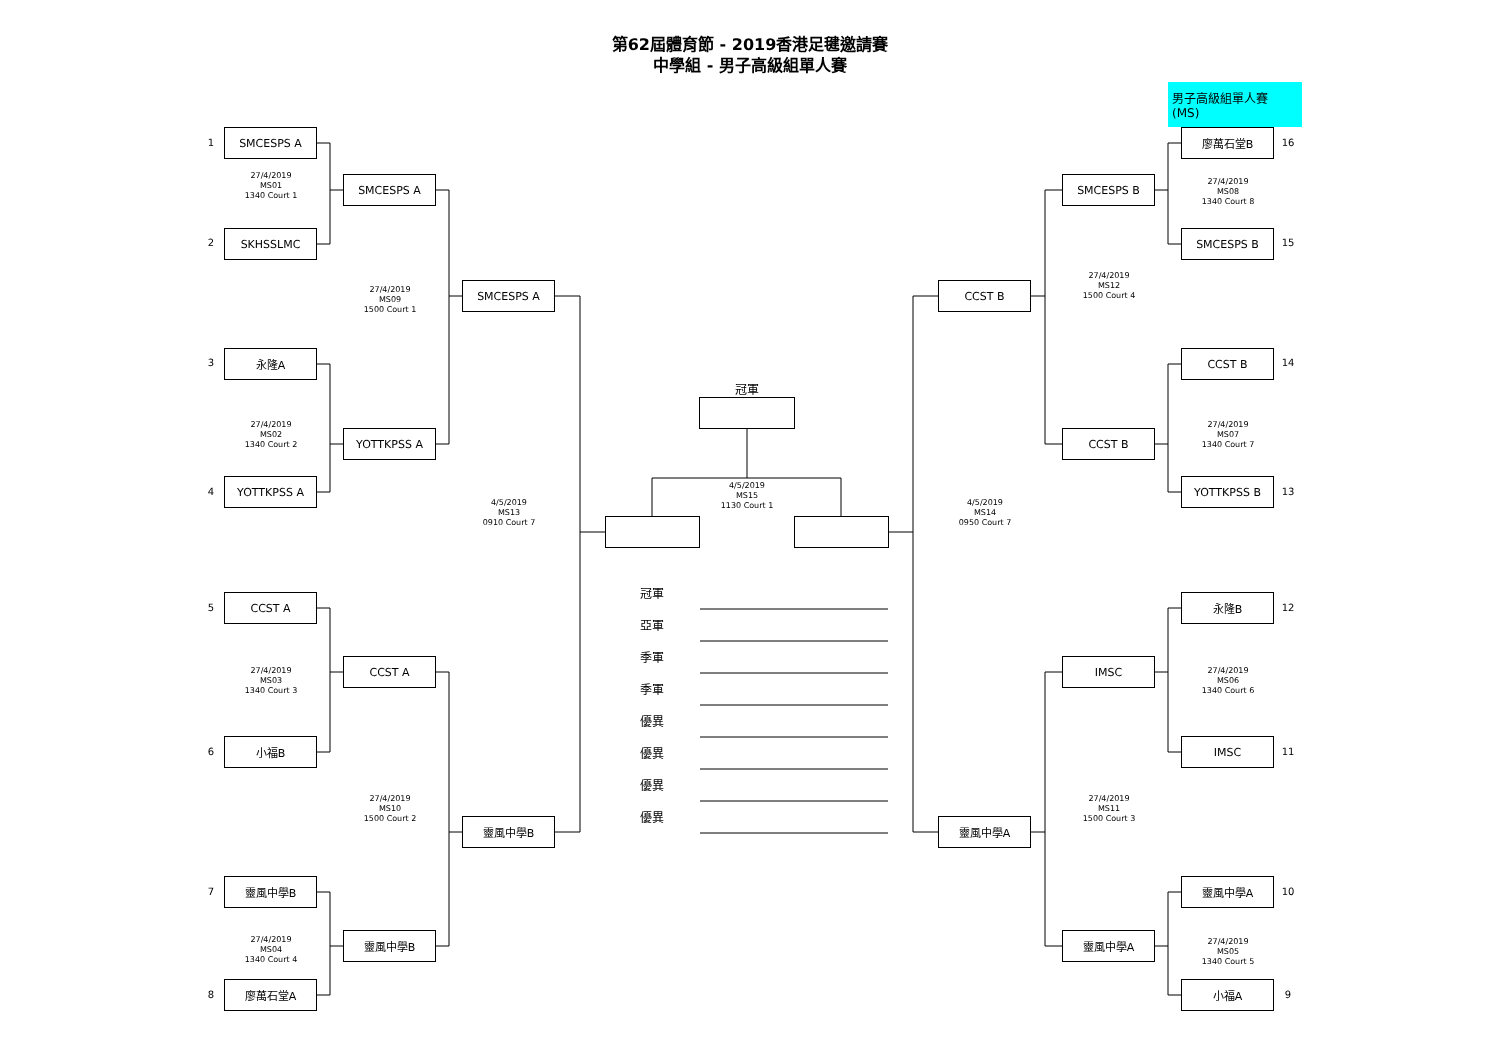第62屆體育節 - 2019香港足毽邀請賽
中學組 - 男子高級組單人賽
男子高級組單人賽 (MS)
1
SMCESPS A
27/4/2019
MS01
1340 Court 1
2
SKHSSLMC
SMCESPS A
27/4/2019
MS09
1500 Court 1
SMCESPS A
3
永隆A
27/4/2019
MS02
1340 Court 2
YOTTKPSS A
4
YOTTKPSS A
4/5/2019
MS13
0910 Court 7
5
CCST A
27/4/2019
MS03
1340 Court 3
CCST A
6
小福B
27/4/2019
MS10
1500 Court 2
靈風中學B
7
靈風中學B
27/4/2019
MS04
1340 Court 4
靈風中學B
8
廖萬石堂A
冠軍
4/5/2019
MS15
1130 Court 1
冠軍
亞軍
季軍
季軍
優異
優異
優異
優異
廖萬石堂B
16
SMCESPS B
27/4/2019
MS08
1340 Court 8
SMCESPS B
15
27/4/2019
MS12
1500 Court 4
CCST B
CCST B
14
27/4/2019
MS07
1340 Court 7
CCST B
YOTTKPSS B
13
4/5/2019
MS14
0950 Court 7
永隆B
12
IMSC
27/4/2019
MS06
1340 Court 6
IMSC
11
27/4/2019
MS11
1500 Court 3
靈風中學A
靈風中學A
10
靈風中學A
27/4/2019
MS05
1340 Court 5
小福A
9